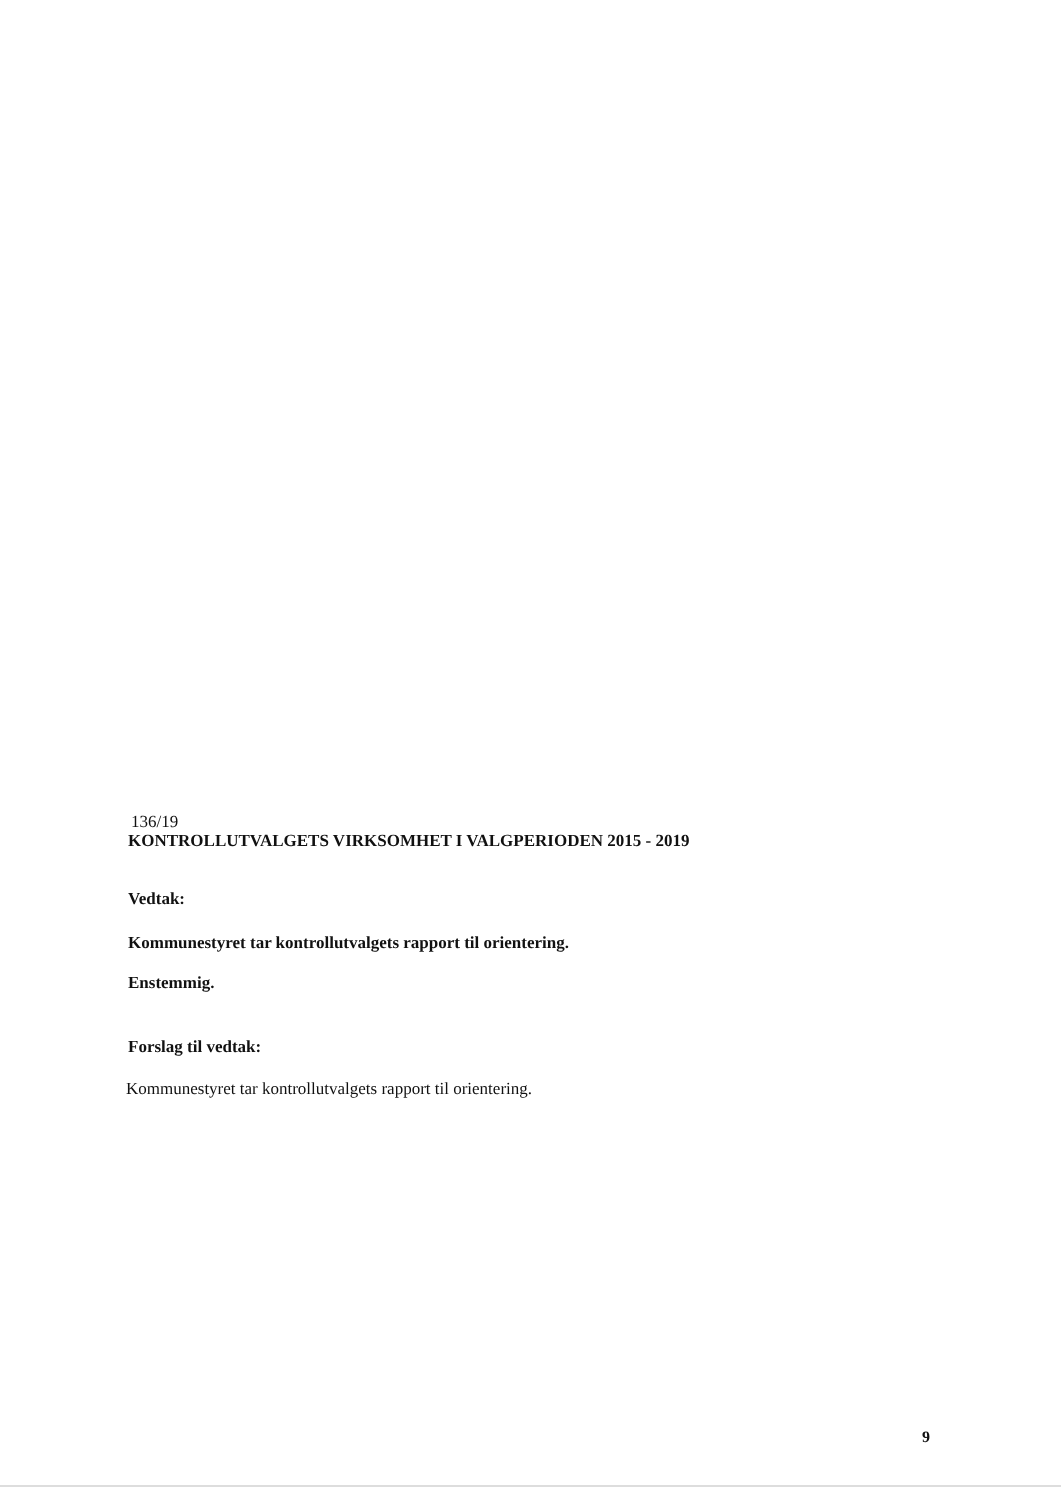136/19
KONTROLLUTVALGETS VIRKSOMHET I VALGPERIODEN 2015 - 2019
Vedtak:
Kommunestyret tar kontrollutvalgets rapport til orientering.
Enstemmig.
Forslag til vedtak:
Kommunestyret tar kontrollutvalgets rapport til orientering.
9